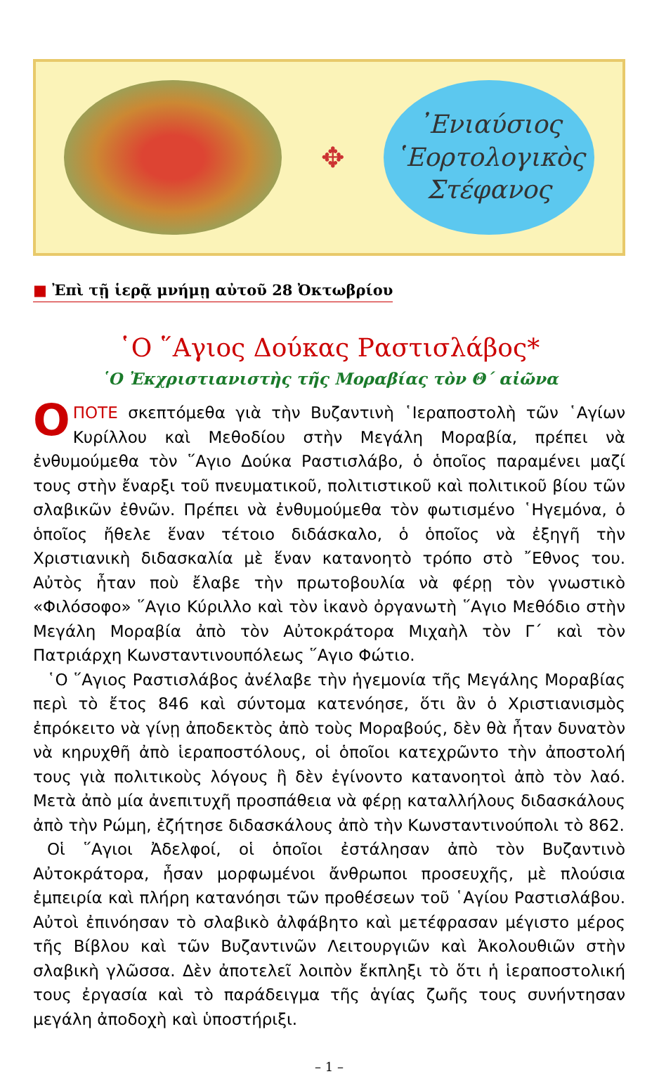✥
᾽Ενιαύσιος
῾Εορτολογικὸς
Στέφανος
■ Ἐπὶ τῇ ἱερᾷ μνήμῃ αὐτοῦ 28 Ὀκτωβρίου
῾Ο ῞Αγιος Δούκας Ραστισλάβος*
῾Ο Ἐκχριστιανιστὴς τῆς Μοραβίας τὸν Θ΄ αἰῶνα
ΟΠΟΤΕ σκεπτόμεθα γιὰ τὴν Βυζαντινὴ ῾Ιεραποστολὴ τῶν ῾Αγίων Κυρίλλου καὶ Μεθοδίου στὴν Μεγάλη Μοραβία, πρέπει νὰ ἐνθυμούμεθα τὸν ῞Αγιο Δούκα Ραστισλάβο, ὁ ὁποῖος παραμένει μαζί τους στὴν ἔναρξι τοῦ πνευματικοῦ, πολιτιστικοῦ καὶ πολιτικοῦ βίου τῶν σλαβικῶν ἐθνῶν. Πρέπει νὰ ἐνθυμούμεθα τὸν φωτισμένο ῾Ηγεμόνα, ὁ ὁποῖος ἤθελε ἕναν τέτοιο διδάσκαλο, ὁ ὁποῖος νὰ ἐξηγῆ τὴν Χριστιανικὴ διδασκαλία μὲ ἕναν κατανοητὸ τρόπο στὸ ῎Εθνος του. Αὐτὸς ἦταν ποὺ ἔλαβε τὴν πρωτοβουλία νὰ φέρῃ τὸν γνωστικὸ «Φιλόσοφο» ῞Αγιο Κύριλλο καὶ τὸν ἱκανὸ ὀργανωτὴ ῞Αγιο Μεθόδιο στὴν Μεγάλη Μοραβία ἀπὸ τὸν Αὐτοκράτορα Μιχαὴλ τὸν Γ΄ καὶ τὸν Πατριάρχη Κωνσταντινουπόλεως ῞Αγιο Φώτιο.
῾Ο ῞Αγιος Ραστισλάβος ἀνέλαβε τὴν ἡγεμονία τῆς Μεγάλης Μοραβίας περὶ τὸ ἔτος 846 καὶ σύντομα κατενόησε, ὅτι ἂν ὁ Χριστιανισμὸς ἐπρόκειτο νὰ γίνῃ ἀποδεκτὸς ἀπὸ τοὺς Μοραβούς, δὲν θὰ ἦταν δυνατὸν νὰ κηρυχθῆ ἀπὸ ἱεραποστόλους, οἱ ὁποῖοι κατεχρῶντο τὴν ἀποστολή τους γιὰ πολιτικοὺς λόγους ἢ δὲν ἐγίνοντο κατανοητοὶ ἀπὸ τὸν λαό. Μετὰ ἀπὸ μία ἀνεπιτυχῆ προσπάθεια νὰ φέρῃ καταλλήλους διδασκάλους ἀπὸ τὴν Ρώμη, ἐζήτησε διδασκάλους ἀπὸ τὴν Κωνσταντινούπολι τὸ 862.
Οἱ ῞Αγιοι Ἀδελφοί, οἱ ὁποῖοι ἐστάλησαν ἀπὸ τὸν Βυζαντινὸ Αὐτοκράτορα, ἦσαν μορφωμένοι ἄνθρωποι προσευχῆς, μὲ πλούσια ἐμπειρία καὶ πλήρη κατανόησι τῶν προθέσεων τοῦ ῾Αγίου Ραστισλάβου. Αὐτοὶ ἐπινόησαν τὸ σλαβικὸ ἀλφάβητο καὶ μετέφρασαν μέγιστο μέρος τῆς Βίβλου καὶ τῶν Βυζαντινῶν Λειτουργιῶν καὶ Ἀκολουθιῶν στὴν σλαβικὴ γλῶσσα. Δὲν ἀποτελεῖ λοιπὸν ἔκπληξι τὸ ὅτι ἡ ἱεραποστολική τους ἐργασία καὶ τὸ παράδειγμα τῆς ἁγίας ζωῆς τους συνήντησαν μεγάλη ἀποδοχὴ καὶ ὑποστήριξι.
– 1 –